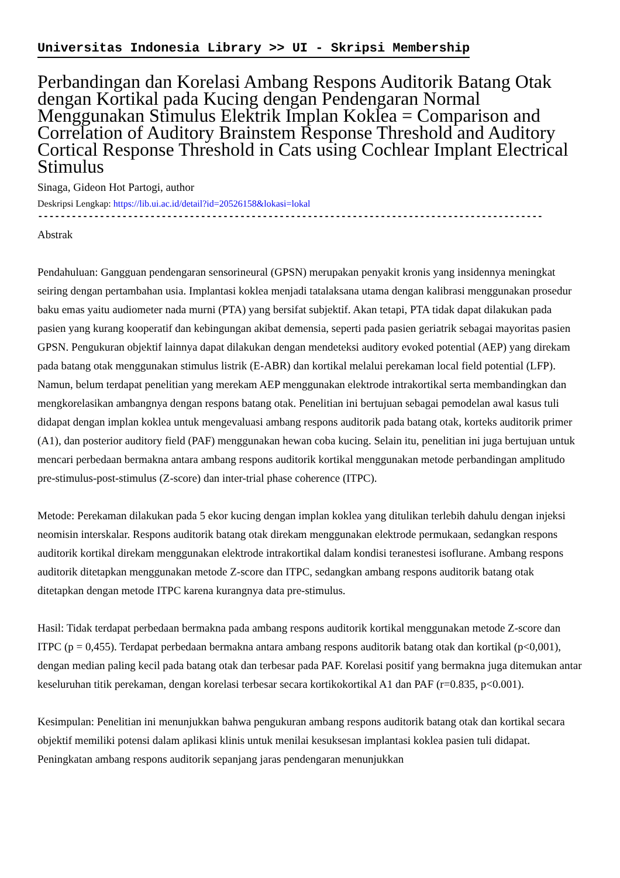Universitas Indonesia Library >> UI - Skripsi Membership
Perbandingan dan Korelasi Ambang Respons Auditorik Batang Otak dengan Kortikal pada Kucing dengan Pendengaran Normal Menggunakan Stimulus Elektrik Implan Koklea = Comparison and Correlation of Auditory Brainstem Response Threshold and Auditory Cortical Response Threshold in Cats using Cochlear Implant Electrical Stimulus
Sinaga, Gideon Hot Partogi, author
Deskripsi Lengkap: https://lib.ui.ac.id/detail?id=20526158&lokasi=lokal
------------------------------------------------------------------------------------------
Abstrak
Pendahuluan: Gangguan pendengaran sensorineural (GPSN) merupakan penyakit kronis yang insidennya meningkat seiring dengan pertambahan usia. Implantasi koklea menjadi tatalaksana utama dengan kalibrasi menggunakan prosedur baku emas yaitu audiometer nada murni (PTA) yang bersifat subjektif. Akan tetapi, PTA tidak dapat dilakukan pada pasien yang kurang kooperatif dan kebingungan akibat demensia, seperti pada pasien geriatrik sebagai mayoritas pasien GPSN. Pengukuran objektif lainnya dapat dilakukan dengan mendeteksi auditory evoked potential (AEP) yang direkam pada batang otak menggunakan stimulus listrik (E-ABR) dan kortikal melalui perekaman local field potential (LFP). Namun, belum terdapat penelitian yang merekam AEP menggunakan elektrode intrakortikal serta membandingkan dan mengkorelasikan ambangnya dengan respons batang otak. Penelitian ini bertujuan sebagai pemodelan awal kasus tuli didapat dengan implan koklea untuk mengevaluasi ambang respons auditorik pada batang otak, korteks auditorik primer (A1), dan posterior auditory field (PAF) menggunakan hewan coba kucing. Selain itu, penelitian ini juga bertujuan untuk mencari perbedaan bermakna antara ambang respons auditorik kortikal menggunakan metode perbandingan amplitudo pre-stimulus-post-stimulus (Z-score) dan inter-trial phase coherence (ITPC).
Metode: Perekaman dilakukan pada 5 ekor kucing dengan implan koklea yang ditulikan terlebih dahulu dengan injeksi neomisin interskalar. Respons auditorik batang otak direkam menggunakan elektrode permukaan, sedangkan respons auditorik kortikal direkam menggunakan elektrode intrakortikal dalam kondisi teranestesi isoflurane. Ambang respons auditorik ditetapkan menggunakan metode Z-score dan ITPC, sedangkan ambang respons auditorik batang otak ditetapkan dengan metode ITPC karena kurangnya data pre-stimulus.
Hasil: Tidak terdapat perbedaan bermakna pada ambang respons auditorik kortikal menggunakan metode Z-score dan ITPC (p = 0,455). Terdapat perbedaan bermakna antara ambang respons auditorik batang otak dan kortikal (p<0,001), dengan median paling kecil pada batang otak dan terbesar pada PAF. Korelasi positif yang bermakna juga ditemukan antar keseluruhan titik perekaman, dengan korelasi terbesar secara kortikokortikal A1 dan PAF (r=0.835, p<0.001).
Kesimpulan: Penelitian ini menunjukkan bahwa pengukuran ambang respons auditorik batang otak dan kortikal secara objektif memiliki potensi dalam aplikasi klinis untuk menilai kesuksesan implantasi koklea pasien tuli didapat. Peningkatan ambang respons auditorik sepanjang jaras pendengaran menunjukkan